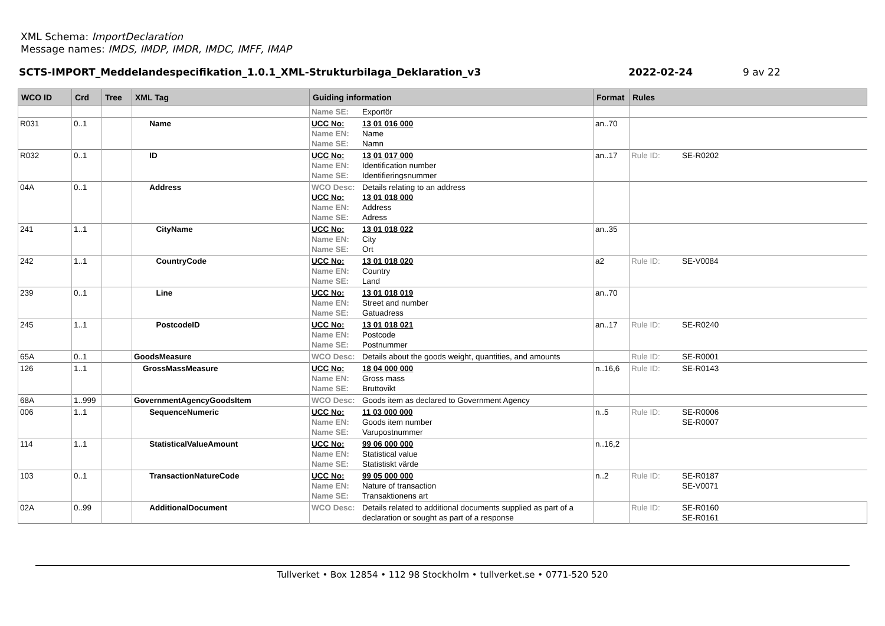XML Schema: ImportDeclaration
Message names: IMDS, IMDP, IMDR, IMDC, IMFF, IMAP
SCTS-IMPORT_Meddelandespecifikation_1.0.1_XML-Strukturbilaga_Deklaration_v3 2022-02-24 9 av 22
| WCO ID | Crd | Tree | XML Tag | Guiding information | Format | Rules |
| --- | --- | --- | --- | --- | --- | --- |
| | | | | Name SE: Exportör | | |
| R031 | 0..1 | | Name | UCC No: 13 01 016 000 Name EN: Name Name SE: Namn | an..70 | |
| R032 | 0..1 | | ID | UCC No: 13 01 017 000 Name EN: Identification number Name SE: Identifieringsnummer | an..17 | Rule ID: SE-R0202 |
| 04A | 0..1 | | Address | WCO Desc: Details relating to an address UCC No: 13 01 018 000 Name EN: Address Name SE: Adress | | |
| 241 | 1..1 | | CityName | UCC No: 13 01 018 022 Name EN: City Name SE: Ort | an..35 | |
| 242 | 1..1 | | CountryCode | UCC No: 13 01 018 020 Name EN: Country Name SE: Land | a2 | Rule ID: SE-V0084 |
| 239 | 0..1 | | Line | UCC No: 13 01 018 019 Name EN: Street and number Name SE: Gatuadress | an..70 | |
| 245 | 1..1 | | PostcodeID | UCC No: 13 01 018 021 Name EN: Postcode Name SE: Postnummer | an..17 | Rule ID: SE-R0240 |
| 65A | 0..1 | | GoodsMeasure | WCO Desc: Details about the goods weight, quantities, and amounts | | Rule ID: SE-R0001 |
| 126 | 1..1 | | GrossMassMeasure | UCC No: 18 04 000 000 Name EN: Gross mass Name SE: Bruttovikt | n..16,6 | Rule ID: SE-R0143 |
| 68A | 1..999 | | GovernmentAgencyGoodsItem | WCO Desc: Goods item as declared to Government Agency | | |
| 006 | 1..1 | | SequenceNumeric | UCC No: 11 03 000 000 Name EN: Goods item number Name SE: Varupostnummer | n..5 | Rule ID: SE-R0006 SE-R0007 |
| 114 | 1..1 | | StatisticalValueAmount | UCC No: 99 06 000 000 Name EN: Statistical value Name SE: Statistiskt värde | n..16,2 | |
| 103 | 0..1 | | TransactionNatureCode | UCC No: 99 05 000 000 Name EN: Nature of transaction Name SE: Transaktionens art | n..2 | Rule ID: SE-R0187 SE-V0071 |
| 02A | 0..99 | | AdditionalDocument | WCO Desc: Details related to additional documents supplied as part of a declaration or sought as part of a response | | Rule ID: SE-R0160 SE-R0161 |
Tullverket • Box 12854 • 112 98 Stockholm • tullverket.se • 0771-520 520